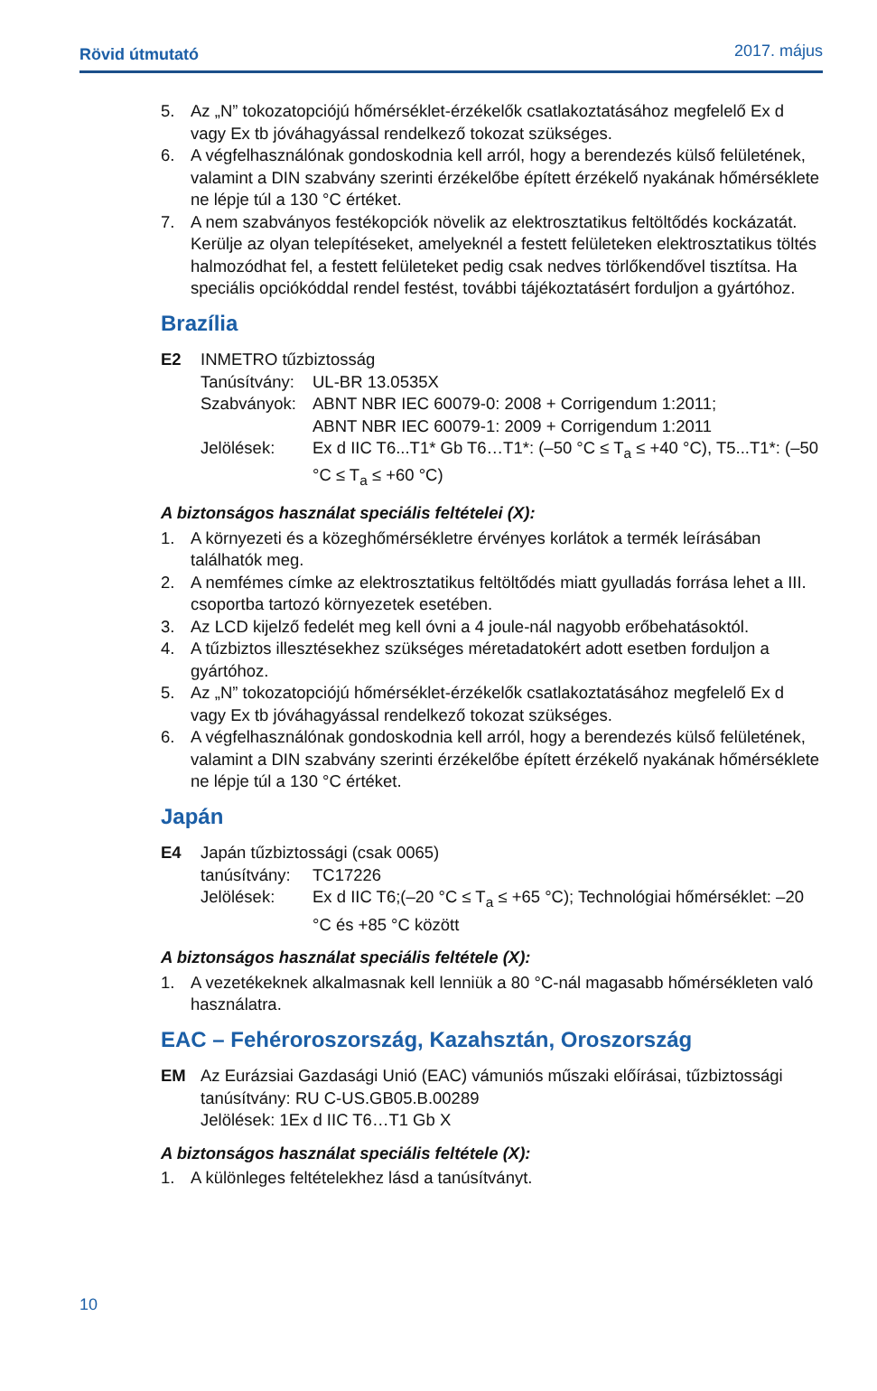Rövid útmutató 2017. május
5. Az „N” tokozatopciójú hőmérséklet-érzékelők csatlakoztatásához megfelelő Ex d vagy Ex tb jóváhagyással rendelkező tokozat szükséges.
6. A végfelhasználónak gondoskodnia kell arról, hogy a berendezés külső felületének, valamint a DIN szabvány szerinti érzékelőbe épített érzékelő nyakának hőmérséklete ne lépje túl a 130 °C értéket.
7. A nem szabványos festékopciók növelik az elektrosztatikus feltöltődés kockázatát. Kerülje az olyan telepítéseket, amelyeknél a festett felületeken elektrosztatikus töltés halmozódhat fel, a festett felületeket pedig csak nedves törlőkendővel tisztítsa. Ha speciális opciókóddal rendel festést, további tájékoztatásért forduljon a gyártóhoz.
Brazília
E2 INMETRO tűzbiztosság
Tanúsítvány: UL-BR 13.0535X
Szabványok: ABNT NBR IEC 60079-0: 2008 + Corrigendum 1:2011;
ABNT NBR IEC 60079-1: 2009 + Corrigendum 1:2011
Jelölések: Ex d IIC T6...T1* Gb T6…T1*: (–50 °C ≤ T<sub>a</sub> ≤ +40 °C), T5...T1*: (–50 °C ≤ T<sub>a</sub> ≤ +60 °C)
A biztonságos használat speciális feltételei (X):
1. A környezeti és a közeghőmérsékletre érvényes korlátok a termék leírásában találhatók meg.
2. A nemfémes címke az elektrosztatikus feltöltődés miatt gyulladás forrása lehet a III. csoportba tartozó környezetek esetében.
3. Az LCD kijelző fedelét meg kell óvni a 4 joule-nál nagyobb erőbehatásoktól.
4. A tűzbiztos illesztésekhez szükséges méretadatokért adott esetben forduljon a gyártóhoz.
5. Az „N” tokozatopciójú hőmérséklet-érzékelők csatlakoztatásához megfelelő Ex d vagy Ex tb jóváhagyással rendelkező tokozat szükséges.
6. A végfelhasználónak gondoskodnia kell arról, hogy a berendezés külső felületének, valamint a DIN szabvány szerinti érzékelőbe épített érzékelő nyakának hőmérséklete ne lépje túl a 130 °C értéket.
Japán
E4 Japán tűzbiztossági (csak 0065)
tanúsítvány: TC17226
Jelölések: Ex d IIC T6;(–20 °C ≤ T<sub>a</sub> ≤ +65 °C); Technológiai hőmérséklet: –20 °C és +85 °C között
A biztonságos használat speciális feltétele (X):
1. A vezetékeknek alkalmasnak kell lenniük a 80 °C-nál magasabb hőmérsékleten való használatra.
EAC – Fehéroroszország, Kazahsztán, Oroszország
EM Az Eurázsiai Gazdasági Unió (EAC) vámuniós műszaki előírásai, tűzbiztossági tanúsítvány: RU C-US.GB05.B.00289
Jelölések: 1Ex d IIC T6…T1 Gb X
A biztonságos használat speciális feltétele (X):
1. A különleges feltételekhez lásd a tanúsítványt.
10